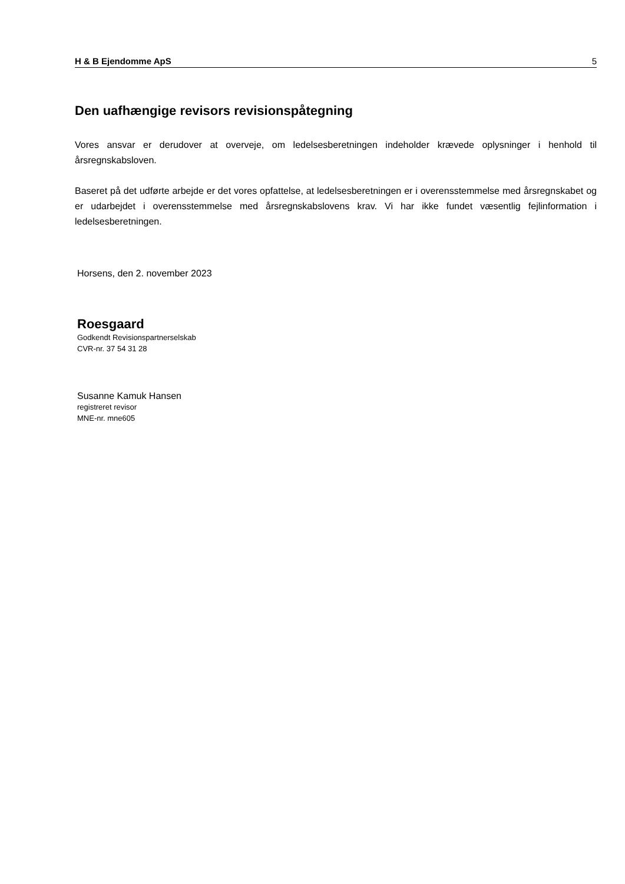H & B Ejendomme ApS 5
Den uafhængige revisors revisionspåtegning
Vores ansvar er derudover at overveje, om ledelsesberetningen indeholder krævede oplysninger i henhold til årsregnskabsloven.
Baseret på det udførte arbejde er det vores opfattelse, at ledelsesberetningen er i overensstemmelse med årsregnskabet og er udarbejdet i overensstemmelse med årsregnskabslovens krav. Vi har ikke fundet væsentlig fejlinformation i ledelsesberetningen.
Horsens, den 2. november 2023
Roesgaard
Godkendt Revisionspartnerselskab
CVR-nr. 37 54 31 28
Susanne Kamuk Hansen
registreret revisor
MNE-nr. mne605